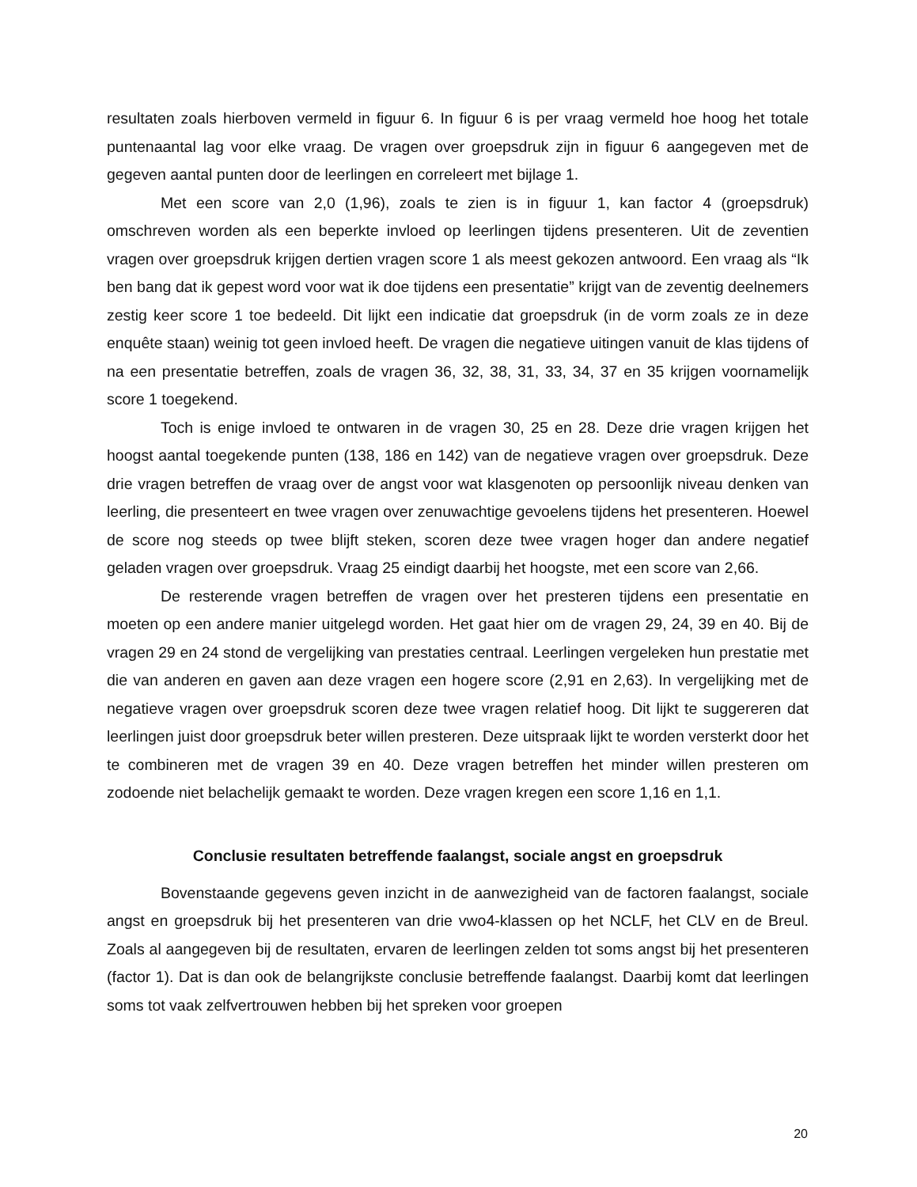resultaten zoals hierboven vermeld in figuur 6. In figuur 6 is per vraag vermeld hoe hoog het totale puntenaantal lag voor elke vraag. De vragen over groepsdruk zijn in figuur 6 aangegeven met de gegeven aantal punten door de leerlingen en correleert met bijlage 1.
Met een score van 2,0 (1,96), zoals te zien is in figuur 1, kan factor 4 (groepsdruk) omschreven worden als een beperkte invloed op leerlingen tijdens presenteren. Uit de zeventien vragen over groepsdruk krijgen dertien vragen score 1 als meest gekozen antwoord. Een vraag als “Ik ben bang dat ik gepest word voor wat ik doe tijdens een presentatie” krijgt van de zeventig deelnemers zestig keer score 1 toe bedeeld. Dit lijkt een indicatie dat groepsdruk (in de vorm zoals ze in deze enquête staan) weinig tot geen invloed heeft. De vragen die negatieve uitingen vanuit de klas tijdens of na een presentatie betreffen, zoals de vragen 36, 32, 38, 31, 33, 34, 37 en 35 krijgen voornamelijk score 1 toegekend.
Toch is enige invloed te ontwaren in de vragen 30, 25 en 28. Deze drie vragen krijgen het hoogst aantal toegekende punten (138, 186 en 142) van de negatieve vragen over groepsdruk. Deze drie vragen betreffen de vraag over de angst voor wat klasgenoten op persoonlijk niveau denken van leerling, die presenteert en twee vragen over zenuwachtige gevoelens tijdens het presenteren. Hoewel de score nog steeds op twee blijft steken, scoren deze twee vragen hoger dan andere negatief geladen vragen over groepsdruk. Vraag 25 eindigt daarbij het hoogste, met een score van 2,66.
De resterende vragen betreffen de vragen over het presteren tijdens een presentatie en moeten op een andere manier uitgelegd worden. Het gaat hier om de vragen 29, 24, 39 en 40. Bij de vragen 29 en 24 stond de vergelijking van prestaties centraal. Leerlingen vergeleken hun prestatie met die van anderen en gaven aan deze vragen een hogere score (2,91 en 2,63). In vergelijking met de negatieve vragen over groepsdruk scoren deze twee vragen relatief hoog. Dit lijkt te suggereren dat leerlingen juist door groepsdruk beter willen presteren. Deze uitspraak lijkt te worden versterkt door het te combineren met de vragen 39 en 40. Deze vragen betreffen het minder willen presteren om zodoende niet belachelijk gemaakt te worden. Deze vragen kregen een score 1,16 en 1,1.
Conclusie resultaten betreffende faalangst, sociale angst en groepsdruk
Bovenstaande gegevens geven inzicht in de aanwezigheid van de factoren faalangst, sociale angst en groepsdruk bij het presenteren van drie vwo4-klassen op het NCLF, het CLV en de Breul. Zoals al aangegeven bij de resultaten, ervaren de leerlingen zelden tot soms angst bij het presenteren (factor 1). Dat is dan ook de belangrijkste conclusie betreffende faalangst. Daarbij komt dat leerlingen soms tot vaak zelfvertrouwen hebben bij het spreken voor groepen
20